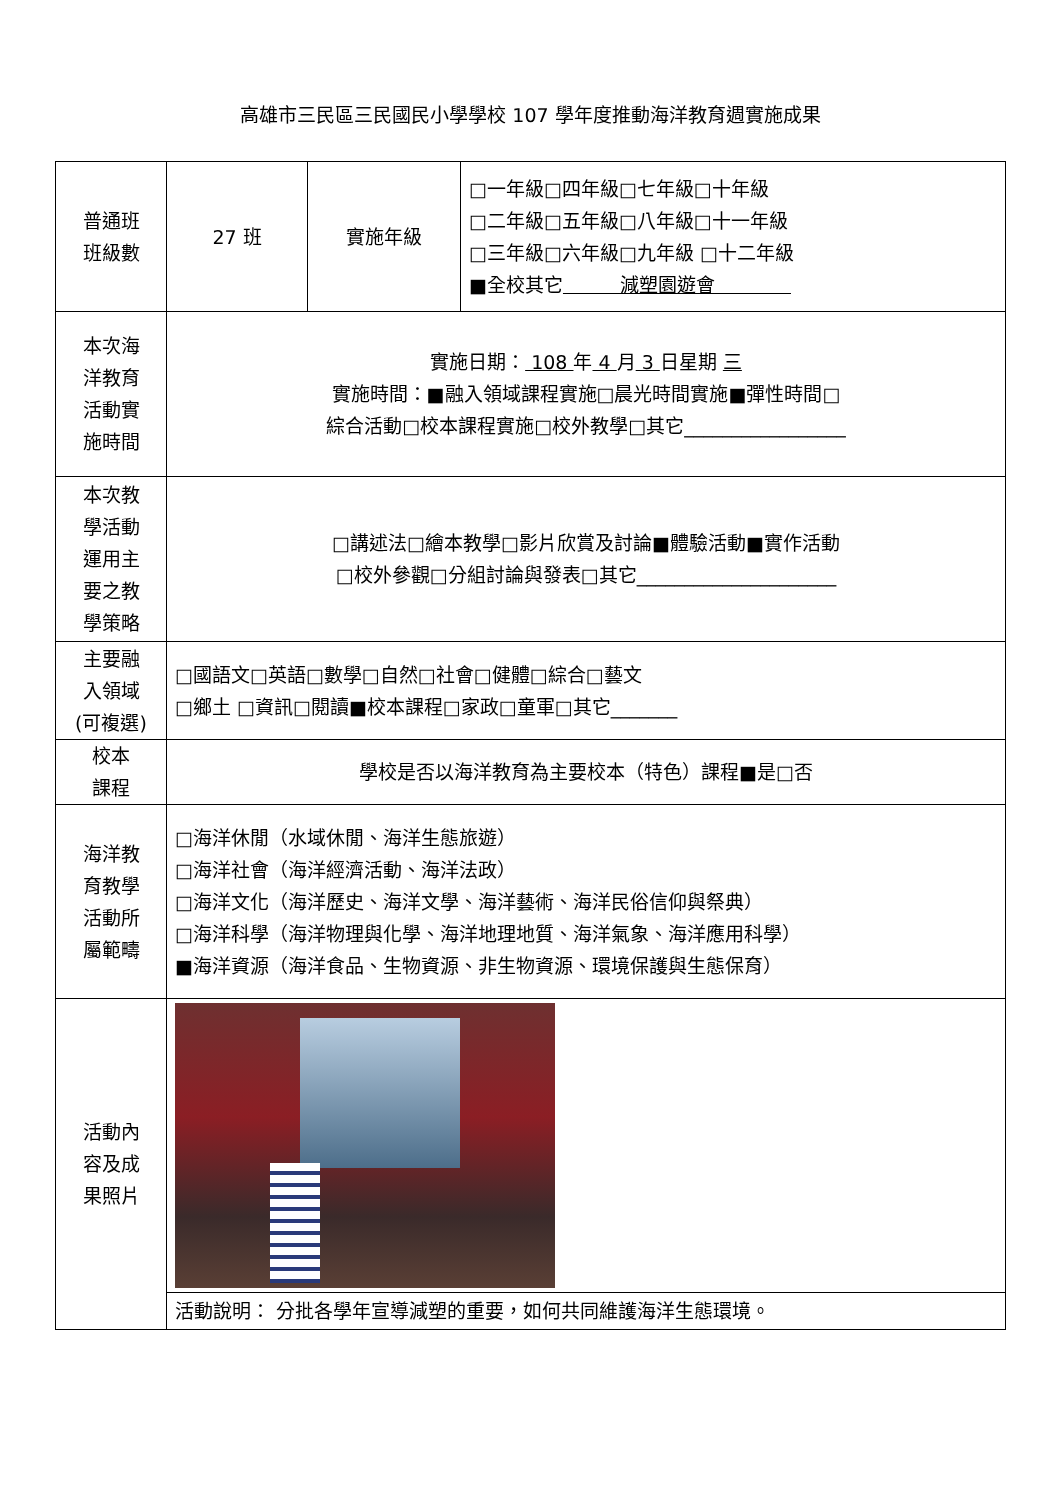高雄市三民區三民國民小學學校 107 學年度推動海洋教育週實施成果
| 普通班 班級數 | 27 班 | 實施年級 | □一年級□四年級□七年級□十年級 □二年級□五年級□八年級□十一年級 □三年級□六年級□九年級 □十二年級 ■全校其它 減塑園遊會 |
| 本次海 洋教育 活動實 施時間 | 實施日期： 108 年 4 月 3 日星期 三 實施時間：■融入領域課程實施□晨光時間實施■彈性時間□ 綜合活動□校本課程實施□校外教學□其它_________________ | | |
| 本次教 學活動 運用主 要之教 學策略 | □講述法□繪本教學□影片欣賞及討論■體驗活動■實作活動 □校外參觀□分組討論與發表□其它_____________________ | | |
| 主要融 入領域 (可複選) | □國語文□英語□數學□自然□社會□健體□綜合□藝文 □鄉土 □資訊□閱讀■校本課程□家政□童軍□其它_______ | | |
| 校本 課程 | 學校是否以海洋教育為主要校本（特色）課程■是□否 | | |
| 海洋教 育教學 活動所 屬範疇 | □海洋休閒（水域休閒、海洋生態旅遊） □海洋社會（海洋經濟活動、海洋法政） □海洋文化（海洋歷史、海洋文學、海洋藝術、海洋民俗信仰與祭典） □海洋科學（海洋物理與化學、海洋地理地質、海洋氣象、海洋應用科學） ■海洋資源（海洋食品、生物資源、非生物資源、環境保護與生態保育） | | |
| 活動內 容及成 果照片 | | | |
| | 活動說明： 分批各學年宣導減塑的重要，如何共同維護海洋生態環境。 | | |